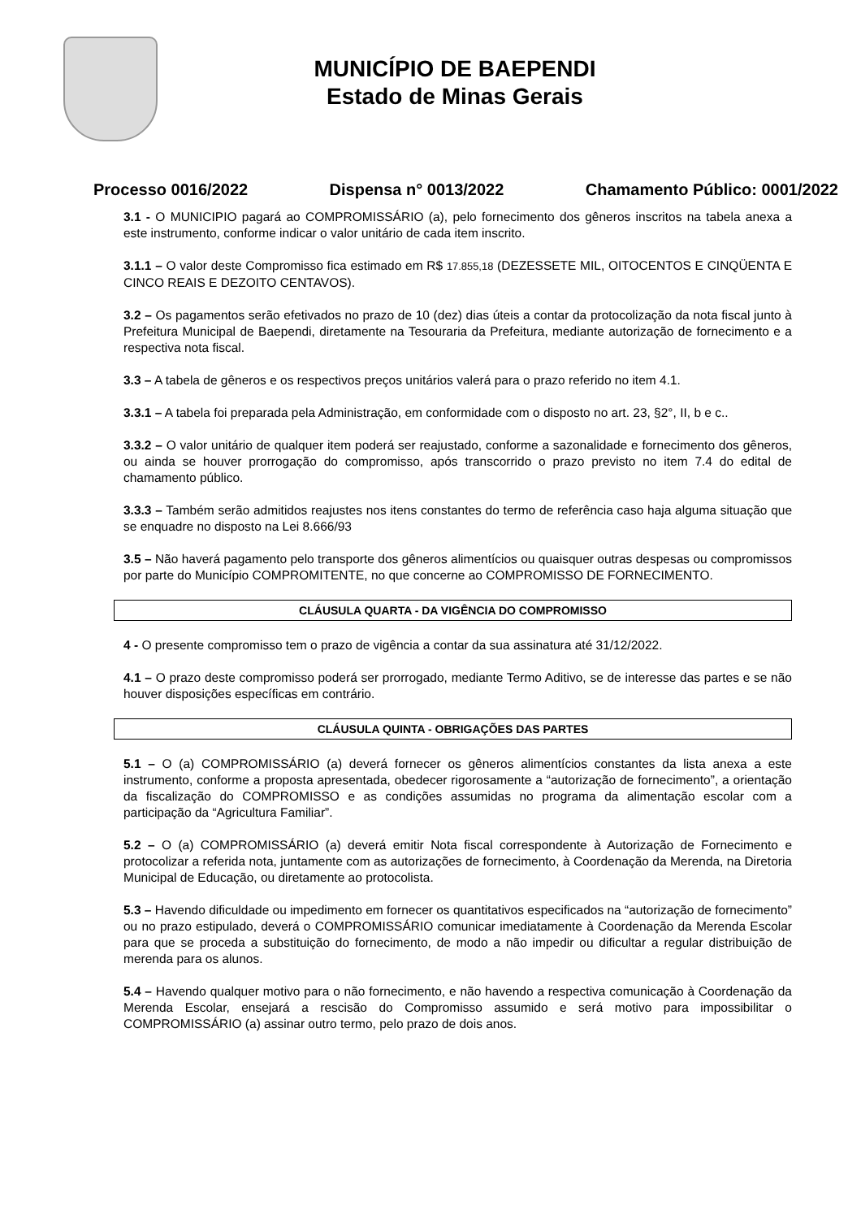MUNICÍPIO DE BAEPENDI
Estado de Minas Gerais
Processo 0016/2022 Dispensa n° 0013/2022 Chamamento Público: 0001/2022
3.1 - O MUNICIPIO pagará ao COMPROMISSÁRIO (a), pelo fornecimento dos gêneros inscritos na tabela anexa a este instrumento, conforme indicar o valor unitário de cada item inscrito.
3.1.1 – O valor deste Compromisso fica estimado em R$ 17.855,18 (DEZESSETE MIL, OITOCENTOS E CINQÜENTA E CINCO REAIS E DEZOITO CENTAVOS).
3.2 – Os pagamentos serão efetivados no prazo de 10 (dez) dias úteis a contar da protocolização da nota fiscal junto à Prefeitura Municipal de Baependi, diretamente na Tesouraria da Prefeitura, mediante autorização de fornecimento e a respectiva nota fiscal.
3.3 – A tabela de gêneros e os respectivos preços unitários valerá para o prazo referido no item 4.1.
3.3.1 – A tabela foi preparada pela Administração, em conformidade com o disposto no art. 23, §2°, II, b e c..
3.3.2 – O valor unitário de qualquer item poderá ser reajustado, conforme a sazonalidade e fornecimento dos gêneros, ou ainda se houver prorrogação do compromisso, após transcorrido o prazo previsto no item 7.4 do edital de chamamento público.
3.3.3 – Também serão admitidos reajustes nos itens constantes do termo de referência caso haja alguma situação que se enquadre no disposto na Lei 8.666/93
3.5 – Não haverá pagamento pelo transporte dos gêneros alimentícios ou quaisquer outras despesas ou compromissos por parte do Município COMPROMITENTE, no que concerne ao COMPROMISSO DE FORNECIMENTO.
CLÁUSULA QUARTA - DA VIGÊNCIA DO COMPROMISSO
4 - O presente compromisso tem o prazo de vigência a contar da sua assinatura até 31/12/2022.
4.1 – O prazo deste compromisso poderá ser prorrogado, mediante Termo Aditivo, se de interesse das partes e se não houver disposições específicas em contrário.
CLÁUSULA QUINTA - OBRIGAÇÕES DAS PARTES
5.1 – O (a) COMPROMISSÁRIO (a) deverá fornecer os gêneros alimentícios constantes da lista anexa a este instrumento, conforme a proposta apresentada, obedecer rigorosamente a “autorização de fornecimento”, a orientação da fiscalização do COMPROMISSO e as condições assumidas no programa da alimentação escolar com a participação da “Agricultura Familiar”.
5.2 – O (a) COMPROMISSÁRIO (a) deverá emitir Nota fiscal correspondente à Autorização de Fornecimento e protocolizar a referida nota, juntamente com as autorizações de fornecimento, à Coordenação da Merenda, na Diretoria Municipal de Educação, ou diretamente ao protocolista.
5.3 – Havendo dificuldade ou impedimento em fornecer os quantitativos especificados na “autorização de fornecimento” ou no prazo estipulado, deverá o COMPROMISSÁRIO comunicar imediatamente à Coordenação da Merenda Escolar para que se proceda a substituição do fornecimento, de modo a não impedir ou dificultar a regular distribuição de merenda para os alunos.
5.4 – Havendo qualquer motivo para o não fornecimento, e não havendo a respectiva comunicação à Coordenação da Merenda Escolar, ensejará a rescisão do Compromisso assumido e será motivo para impossibilitar o COMPROMISSÁRIO (a) assinar outro termo, pelo prazo de dois anos.